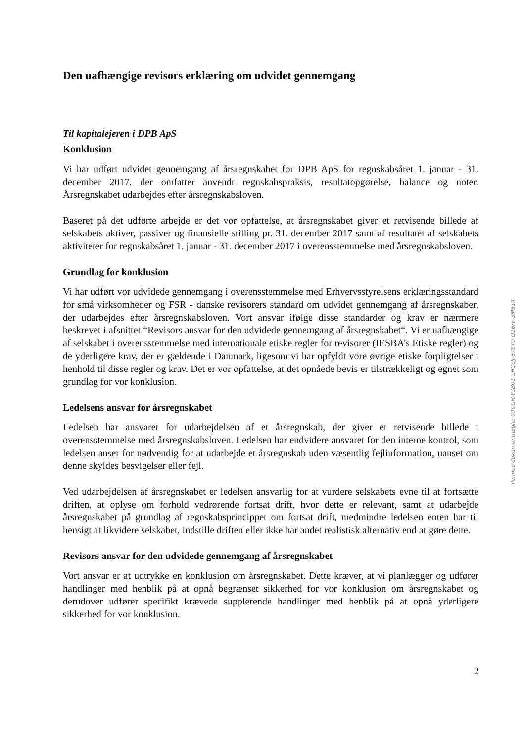Den uafhængige revisors erklæring om udvidet gennemgang
Til kapitalejeren i DPB ApS
Konklusion
Vi har udført udvidet gennemgang af årsregnskabet for DPB ApS for regnskabsåret 1. januar - 31. december 2017, der omfatter anvendt regnskabspraksis, resultatopgørelse, balance og noter. Årsregnskabet udarbejdes efter årsregnskabsloven.
Baseret på det udførte arbejde er det vor opfattelse, at årsregnskabet giver et retvisende billede af selskabets aktiver, passiver og finansielle stilling pr. 31. december 2017 samt af resultatet af selskabets aktiviteter for regnskabsåret 1. januar - 31. december 2017 i overensstemmelse med årsregnskabsloven.
Grundlag for konklusion
Vi har udført vor udvidede gennemgang i overensstemmelse med Erhvervsstyrelsens erklæringsstandard for små virksomheder og FSR - danske revisorers standard om udvidet gennemgang af årsregnskaber, der udarbejdes efter årsregnskabsloven. Vort ansvar ifølge disse standarder og krav er nærmere beskrevet i afsnittet “Revisors ansvar for den udvidede gennemgang af årsregnskabet“. Vi er uafhængige af selskabet i overensstemmelse med internationale etiske regler for revisorer (IESBA’s Etiske regler) og de yderligere krav, der er gældende i Danmark, ligesom vi har opfyldt vore øvrige etiske forpligtelser i henhold til disse regler og krav. Det er vor opfattelse, at det opnåede bevis er tilstrækkeligt og egnet som grundlag for vor konklusion.
Ledelsens ansvar for årsregnskabet
Ledelsen har ansvaret for udarbejdelsen af et årsregnskab, der giver et retvisende billede i overensstemmelse med årsregnskabsloven. Ledelsen har endvidere ansvaret for den interne kontrol, som ledelsen anser for nødvendig for at udarbejde et årsregnskab uden væsentlig fejlinformation, uanset om denne skyldes besvigelser eller fejl.
Ved udarbejdelsen af årsregnskabet er ledelsen ansvarlig for at vurdere selskabets evne til at fortsætte driften, at oplyse om forhold vedrørende fortsat drift, hvor dette er relevant, samt at udarbejde årsregnskabet på grundlag af regnskabsprincippet om fortsat drift, medmindre ledelsen enten har til hensigt at likvidere selskabet, indstille driften eller ikke har andet realistisk alternativ end at gøre dette.
Revisors ansvar for den udvidede gennemgang af årsregnskabet
Vort ansvar er at udtrykke en konklusion om årsregnskabet. Dette kræver, at vi planlægger og udfører handlinger med henblik på at opnå begrænset sikkerhed for vor konklusion om årsregnskabet og derudover udfører specifikt krævede supplerende handlinger med henblik på at opnå yderligere sikkerhed for vor konklusion.
Penneo dokumentnøgle: OTCGH-Y3B01-ZHQQJ-67SY0-Q16FF-3M51X
2